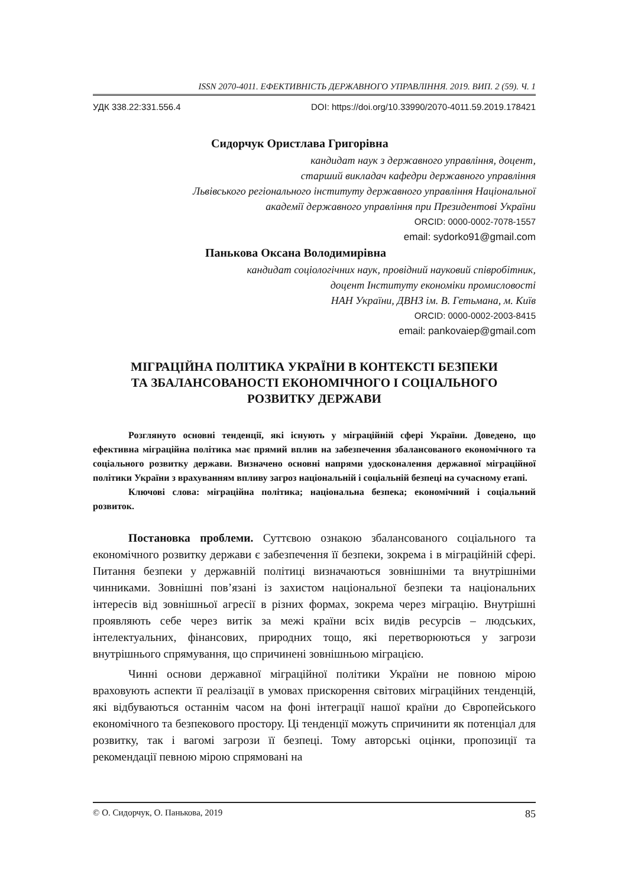ISSN 2070-4011. ЕФЕКТИВНІСТЬ ДЕРЖАВНОГО УПРАВЛІННЯ. 2019. ВИП. 2 (59). Ч. 1
УДК 338.22:331.556.4 DOI: https://doi.org/10.33990/2070-4011.59.2019.178421
Сидорчук Ористлава Григорівна
кандидат наук з державного управління, доцент,
старший викладач кафедри державного управління
Львівського регіонального інституту державного управління Національної
академії державного управління при Президентові України
ORCID: 0000-0002-7078-1557
email: sydorko91@gmail.com
Панькова Оксана Володимирівна
кандидат соціологічних наук, провідний науковий співробітник,
доцент Інституту економіки промисловості
НАН України, ДВНЗ ім. В. Гетьмана, м. Київ
ORCID: 0000-0002-2003-8415
email: pankovaiep@gmail.com
МІГРАЦІЙНА ПОЛІТИКА УКРАЇНИ В КОНТЕКСТІ БЕЗПЕКИ
ТА ЗБАЛАНСОВАНОСТІ ЕКОНОМІЧНОГО І СОЦІАЛЬНОГО
РОЗВИТКУ ДЕРЖАВИ
Розглянуто основні тенденції, які існують у міграційній сфері України. Доведено, що ефективна міграційна політика має прямий вплив на забезпечення збалансованого економічного та соціального розвитку держави. Визначено основні напрями удосконалення державної міграційної політики України з врахуванням впливу загроз національній і соціальній безпеці на сучасному етапі.
Ключові слова: міграційна політика; національна безпека; економічний і соціальний розвиток.
Постановка проблеми. Суттєвою ознакою збалансованого соціального та економічного розвитку держави є забезпечення її безпеки, зокрема і в міграційній сфері. Питання безпеки у державній політиці визначаються зовнішніми та внутрішніми чинниками. Зовнішні пов’язані із захистом національної безпеки та національних інтересів від зовнішньої агресії в різних формах, зокрема через міграцію. Внутрішні проявляють себе через витік за межі країни всіх видів ресурсів – людських, інтелектуальних, фінансових, природних тощо, які перетворюються у загрози внутрішнього спрямування, що спричинені зовнішньою міграцією.
Чинні основи державної міграційної політики України не повною мірою враховують аспекти її реалізації в умовах прискорення світових міграційних тенденцій, які відбуваються останнім часом на фоні інтеграції нашої країни до Європейського економічного та безпекового простору. Ці тенденції можуть спричинити як потенціал для розвитку, так і вагомі загрози її безпеці. Тому авторські оцінки, пропозиції та рекомендації певною мірою спрямовані на
© О. Сидорчук, О. Панькова, 2019 85